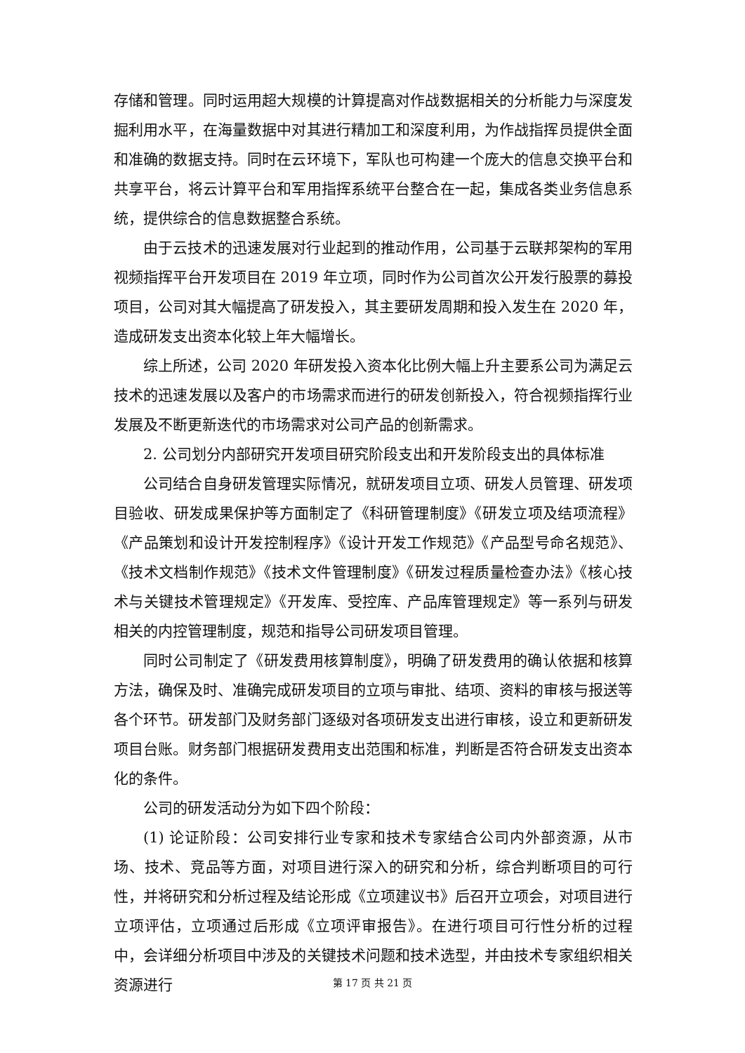存储和管理。同时运用超大规模的计算提高对作战数据相关的分析能力与深度发掘利用水平，在海量数据中对其进行精加工和深度利用，为作战指挥员提供全面和准确的数据支持。同时在云环境下，军队也可构建一个庞大的信息交换平台和共享平台，将云计算平台和军用指挥系统平台整合在一起，集成各类业务信息系统，提供综合的信息数据整合系统。
由于云技术的迅速发展对行业起到的推动作用，公司基于云联邦架构的军用视频指挥平台开发项目在 2019 年立项，同时作为公司首次公开发行股票的募投项目，公司对其大幅提高了研发投入，其主要研发周期和投入发生在 2020 年，造成研发支出资本化较上年大幅增长。
综上所述，公司 2020 年研发投入资本化比例大幅上升主要系公司为满足云技术的迅速发展以及客户的市场需求而进行的研发创新投入，符合视频指挥行业发展及不断更新迭代的市场需求对公司产品的创新需求。
2. 公司划分内部研究开发项目研究阶段支出和开发阶段支出的具体标准
公司结合自身研发管理实际情况，就研发项目立项、研发人员管理、研发项目验收、研发成果保护等方面制定了《科研管理制度》《研发立项及结项流程》《产品策划和设计开发控制程序》《设计开发工作规范》《产品型号命名规范》、《技术文档制作规范》《技术文件管理制度》《研发过程质量检查办法》《核心技术与关键技术管理规定》《开发库、受控库、产品库管理规定》等一系列与研发相关的内控管理制度，规范和指导公司研发项目管理。
同时公司制定了《研发费用核算制度》，明确了研发费用的确认依据和核算方法，确保及时、准确完成研发项目的立项与审批、结项、资料的审核与报送等各个环节。研发部门及财务部门逐级对各项研发支出进行审核，设立和更新研发项目台账。财务部门根据研发费用支出范围和标准，判断是否符合研发支出资本化的条件。
公司的研发活动分为如下四个阶段：
(1) 论证阶段：公司安排行业专家和技术专家结合公司内外部资源，从市场、技术、竞品等方面，对项目进行深入的研究和分析，综合判断项目的可行性，并将研究和分析过程及结论形成《立项建议书》后召开立项会，对项目进行立项评估，立项通过后形成《立项评审报告》。在进行项目可行性分析的过程中，会详细分析项目中涉及的关键技术问题和技术选型，并由技术专家组织相关资源进行
第 17 页 共 21 页